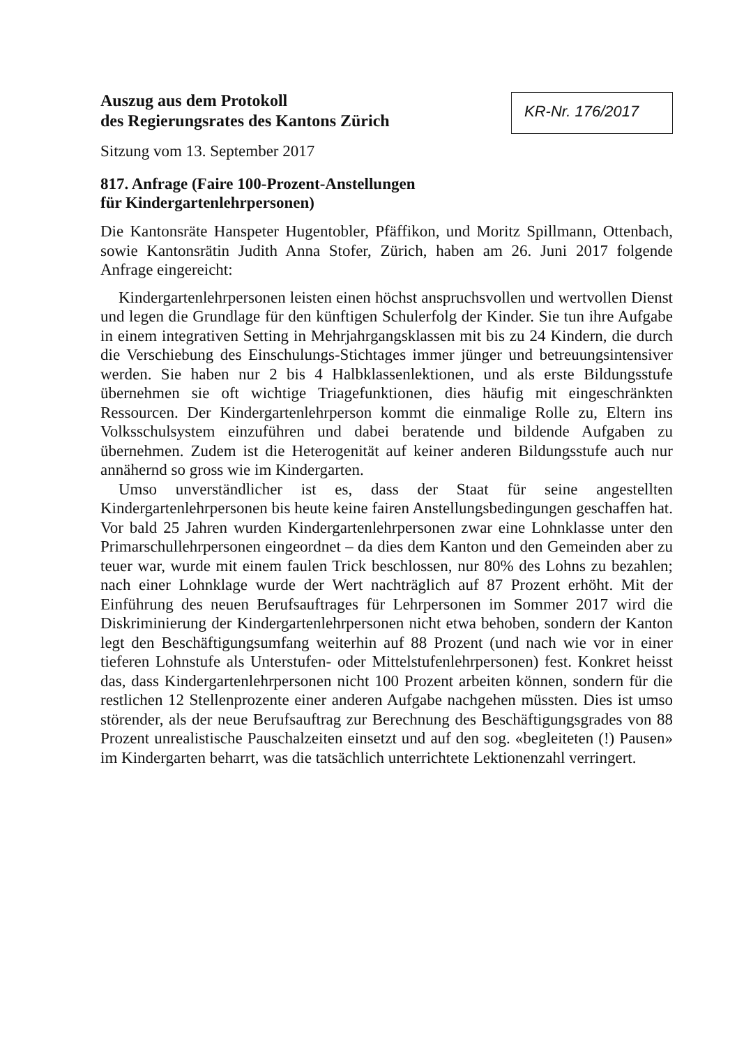Auszug aus dem Protokoll
des Regierungsrates des Kantons Zürich
KR-Nr. 176/2017
Sitzung vom 13. September 2017
817. Anfrage (Faire 100-Prozent-Anstellungen
für Kindergartenlehrpersonen)
Die Kantonsräte Hanspeter Hugentobler, Pfäffikon, und Moritz Spillmann, Ottenbach, sowie Kantonsrätin Judith Anna Stofer, Zürich, haben am 26. Juni 2017 folgende Anfrage eingereicht:
Kindergartenlehrpersonen leisten einen höchst anspruchsvollen und wertvollen Dienst und legen die Grundlage für den künftigen Schulerfolg der Kinder. Sie tun ihre Aufgabe in einem integrativen Setting in Mehrjahrgangsklassen mit bis zu 24 Kindern, die durch die Verschiebung des Einschulungs-Stichtages immer jünger und betreuungsintensiver werden. Sie haben nur 2 bis 4 Halbklassenlektionen, und als erste Bildungsstufe übernehmen sie oft wichtige Triagefunktionen, dies häufig mit eingeschränkten Ressourcen. Der Kindergartenlehrperson kommt die einmalige Rolle zu, Eltern ins Volksschulsystem einzuführen und dabei beratende und bildende Aufgaben zu übernehmen. Zudem ist die Heterogenität auf keiner anderen Bildungsstufe auch nur annähernd so gross wie im Kindergarten.
Umso unverständlicher ist es, dass der Staat für seine angestellten Kindergartenlehrpersonen bis heute keine fairen Anstellungsbedingungen geschaffen hat. Vor bald 25 Jahren wurden Kindergartenlehrpersonen zwar eine Lohnklasse unter den Primarschullehrpersonen eingeordnet – da dies dem Kanton und den Gemeinden aber zu teuer war, wurde mit einem faulen Trick beschlossen, nur 80% des Lohns zu bezahlen; nach einer Lohnklage wurde der Wert nachträglich auf 87 Prozent erhöht. Mit der Einführung des neuen Berufsauftrages für Lehrpersonen im Sommer 2017 wird die Diskriminierung der Kindergartenlehrpersonen nicht etwa behoben, sondern der Kanton legt den Beschäftigungsumfang weiterhin auf 88 Prozent (und nach wie vor in einer tieferen Lohnstufe als Unterstufen- oder Mittelstufenlehrpersonen) fest. Konkret heisst das, dass Kindergartenlehrpersonen nicht 100 Prozent arbeiten können, sondern für die restlichen 12 Stellenprozente einer anderen Aufgabe nachgehen müssten. Dies ist umso störender, als der neue Berufsauftrag zur Berechnung des Beschäftigungsgrades von 88 Prozent unrealistische Pauschalzeiten einsetzt und auf den sog. «begleiteten (!) Pausen» im Kindergarten beharrt, was die tatsächlich unterrichtete Lektionenzahl verringert.